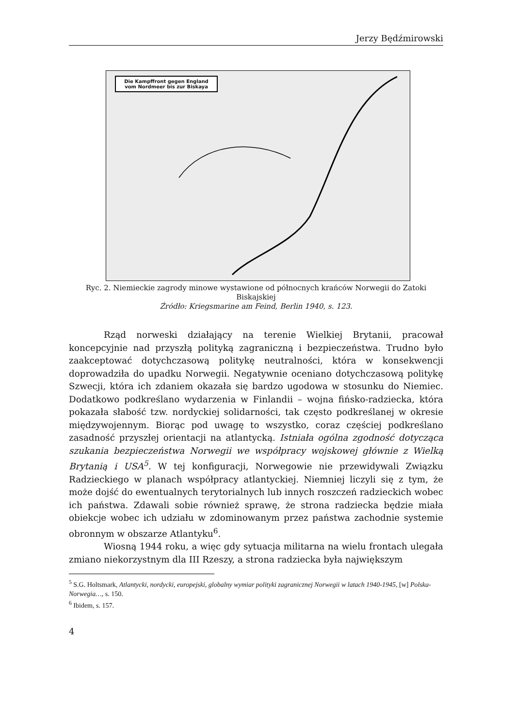Jerzy Będźmirowski
Die Kampffront gegen England vom Nordmeer bis zur Biskaya
Ryc. 2. Niemieckie zagrody minowe wystawione od północnych krańców Norwegii do Zatoki Biskajskiej
Źródło: Kriegsmarine am Feind, Berlin 1940, s. 123.
Rząd norweski działający na terenie Wielkiej Brytanii, pracował koncepcyjnie nad przyszłą polityką zagraniczną i bezpieczeństwa. Trudno było zaakceptować dotychczasową politykę neutralności, która w konsekwencji doprowadziła do upadku Norwegii. Negatywnie oceniano dotychczasową politykę Szwecji, która ich zdaniem okazała się bardzo ugodowa w stosunku do Niemiec. Dodatkowo podkreślano wydarzenia w Finlandii – wojna fińsko-radziecka, która pokazała słabość tzw. nordyckiej solidarności, tak często podkreślanej w okresie międzywojennym. Biorąc pod uwagę to wszystko, coraz częściej podkreślano zasadność przyszłej orientacji na atlantycką. Istniała ogólna zgodność dotycząca szukania bezpieczeństwa Norwegii we współpracy wojskowej głównie z Wielką Brytanią i USA<sup>5</sup>. W tej konfiguracji, Norwegowie nie przewidywali Związku Radzieckiego w planach współpracy atlantyckiej. Niemniej liczyli się z tym, że może dojść do ewentualnych terytorialnych lub innych roszczeń radzieckich wobec ich państwa. Zdawali sobie również sprawę, że strona radziecka będzie miała obiekcje wobec ich udziału w zdominowanym przez państwa zachodnie systemie obronnym w obszarze Atlantyku<sup>6</sup>.
Wiosną 1944 roku, a więc gdy sytuacja militarna na wielu frontach ulegała zmiano niekorzystnym dla III Rzeszy, a strona radziecka była największym
<sup>5</sup> S.G. Holtsmark, Atlantycki, nordycki, europejski, globalny wymiar polityki zagranicznej Norwegii w latach 1940-1945, [w] Polska-Norwegia…, s. 150.
<sup>6</sup> Ibidem, s. 157.
4